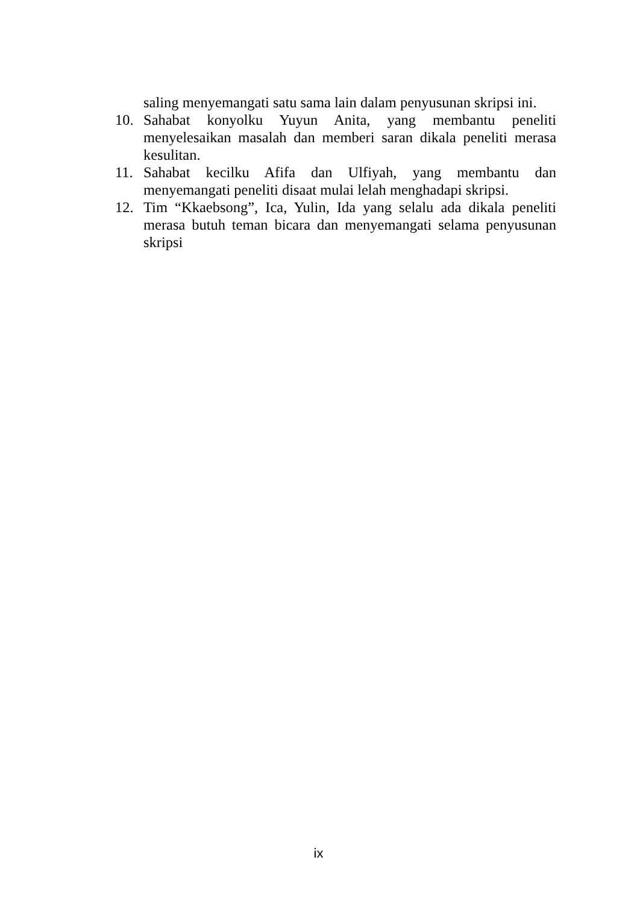saling menyemangati satu sama lain dalam penyusunan skripsi ini.
10. Sahabat konyolku Yuyun Anita, yang membantu peneliti menyelesaikan masalah dan memberi saran dikala peneliti merasa kesulitan.
11. Sahabat kecilku Afifa dan Ulfiyah, yang membantu dan menyemangati peneliti disaat mulai lelah menghadapi skripsi.
12. Tim “Kkaebsong”, Ica, Yulin, Ida yang selalu ada dikala peneliti merasa butuh teman bicara dan menyemangati selama penyusunan skripsi
ix